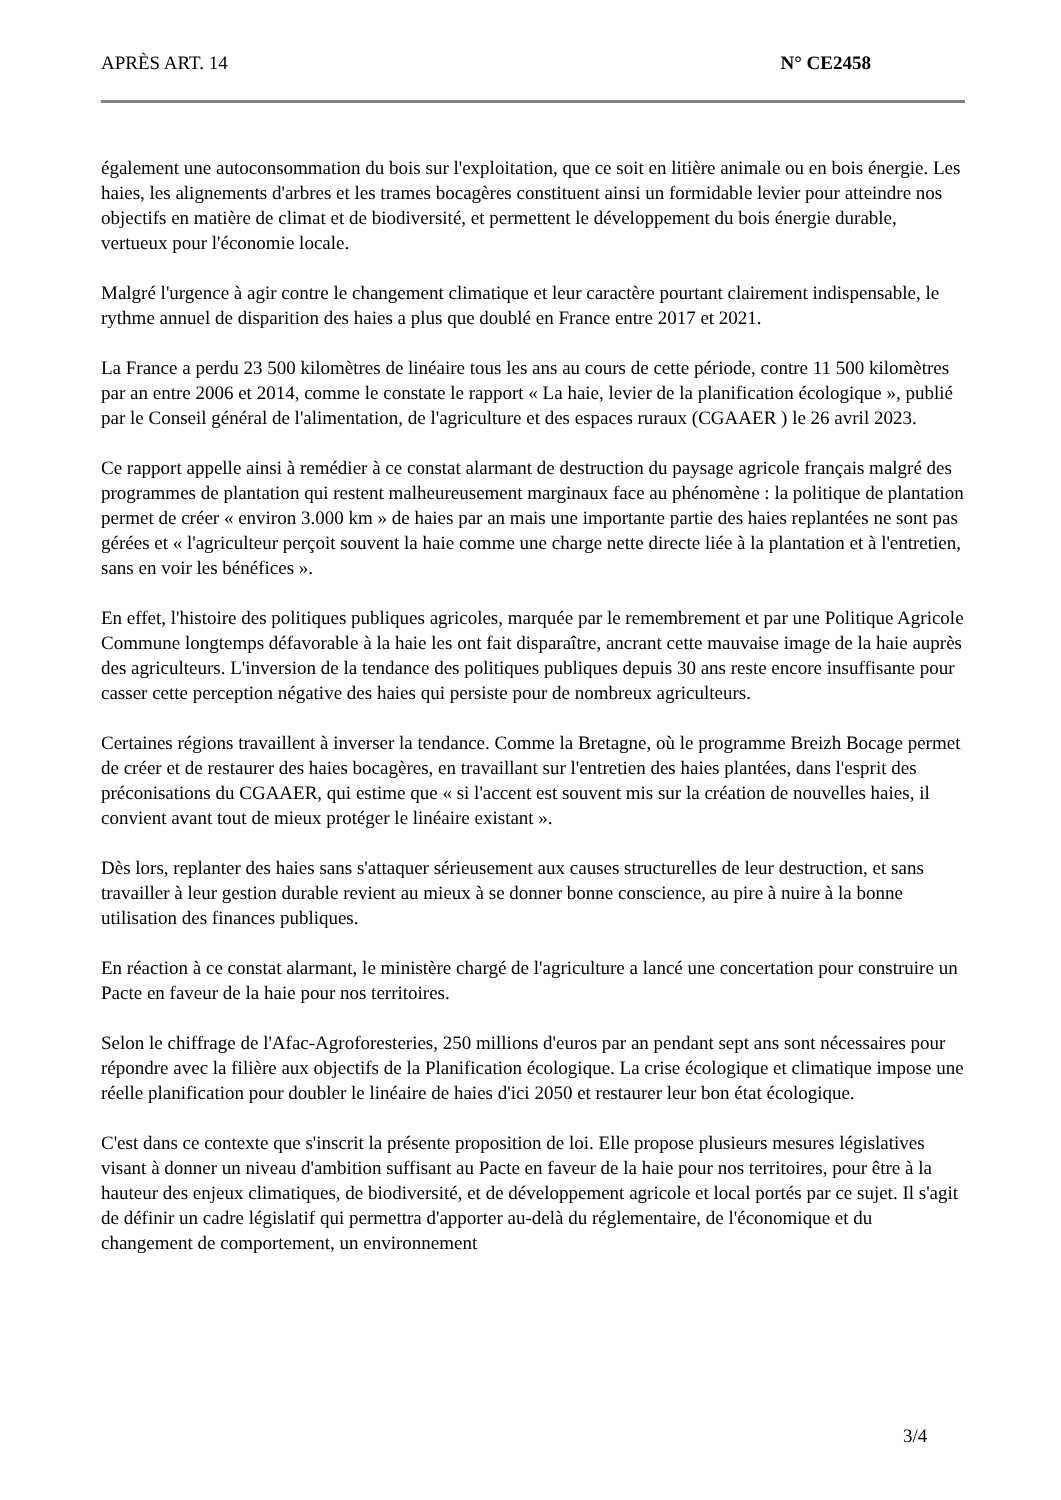APRÈS ART. 14 N° CE2458
également une autoconsommation du bois sur l'exploitation, que ce soit en litière animale ou en bois énergie. Les haies, les alignements d'arbres et les trames bocagères constituent ainsi un formidable levier pour atteindre nos objectifs en matière de climat et de biodiversité, et permettent le développement du bois énergie durable, vertueux pour l'économie locale.
Malgré l'urgence à agir contre le changement climatique et leur caractère pourtant clairement indispensable, le rythme annuel de disparition des haies a plus que doublé en France entre 2017 et 2021.
La France a perdu 23 500 kilomètres de linéaire tous les ans au cours de cette période, contre 11 500 kilomètres par an entre 2006 et 2014, comme le constate le rapport « La haie, levier de la planification écologique », publié par le Conseil général de l'alimentation, de l'agriculture et des espaces ruraux (CGAAER ) le 26 avril 2023.
Ce rapport appelle ainsi à remédier à ce constat alarmant de destruction du paysage agricole français malgré des programmes de plantation qui restent malheureusement marginaux face au phénomène : la politique de plantation permet de créer « environ 3.000 km » de haies par an mais une importante partie des haies replantées ne sont pas gérées et « l'agriculteur perçoit souvent la haie comme une charge nette directe liée à la plantation et à l'entretien, sans en voir les bénéfices ».
En effet, l'histoire des politiques publiques agricoles, marquée par le remembrement et par une Politique Agricole Commune longtemps défavorable à la haie les ont fait disparaître, ancrant cette mauvaise image de la haie auprès des agriculteurs. L'inversion de la tendance des politiques publiques depuis 30 ans reste encore insuffisante pour casser cette perception négative des haies qui persiste pour de nombreux agriculteurs.
Certaines régions travaillent à inverser la tendance. Comme la Bretagne, où le programme Breizh Bocage permet de créer et de restaurer des haies bocagères, en travaillant sur l'entretien des haies plantées, dans l'esprit des préconisations du CGAAER, qui estime que « si l'accent est souvent mis sur la création de nouvelles haies, il convient avant tout de mieux protéger le linéaire existant ».
Dès lors, replanter des haies sans s'attaquer sérieusement aux causes structurelles de leur destruction, et sans travailler à leur gestion durable revient au mieux à se donner bonne conscience, au pire à nuire à la bonne utilisation des finances publiques.
En réaction à ce constat alarmant, le ministère chargé de l'agriculture a lancé une concertation pour construire un Pacte en faveur de la haie pour nos territoires.
Selon le chiffrage de l'Afac-Agroforesteries, 250 millions d'euros par an pendant sept ans sont nécessaires pour répondre avec la filière aux objectifs de la Planification écologique. La crise écologique et climatique impose une réelle planification pour doubler le linéaire de haies d'ici 2050 et restaurer leur bon état écologique.
C'est dans ce contexte que s'inscrit la présente proposition de loi. Elle propose plusieurs mesures législatives visant à donner un niveau d'ambition suffisant au Pacte en faveur de la haie pour nos territoires, pour être à la hauteur des enjeux climatiques, de biodiversité, et de développement agricole et local portés par ce sujet. Il s'agit de définir un cadre législatif qui permettra d'apporter au-delà du réglementaire, de l'économique et du changement de comportement, un environnement
3/4